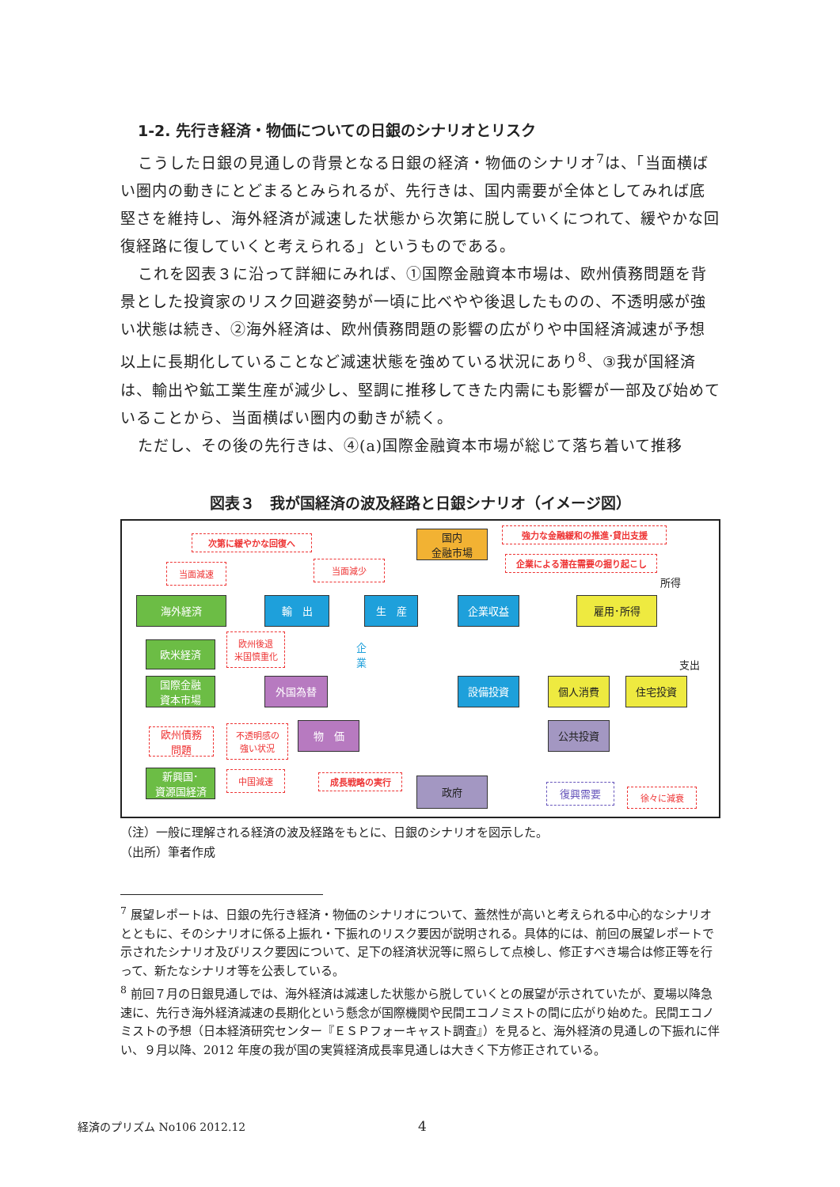1-2. 先行き経済・物価についての日銀のシナリオとリスク
こうした日銀の見通しの背景となる日銀の経済・物価のシナリオ<sup>7</sup>は、「当面横ばい圏内の動きにとどまるとみられるが、先行きは、国内需要が全体としてみれば底堅さを維持し、海外経済が減速した状態から次第に脱していくにつれて、緩やかな回復経路に復していくと考えられる」というものである。
これを図表３に沿って詳細にみれば、①国際金融資本市場は、欧州債務問題を背景とした投資家のリスク回避姿勢が一頃に比べやや後退したものの、不透明感が強い状態は続き、②海外経済は、欧州債務問題の影響の広がりや中国経済減速が予想以上に長期化していることなど減速状態を強めている状況にあり<sup>8</sup>、③我が国経済は、輸出や鉱工業生産が減少し、堅調に推移してきた内需にも影響が一部及び始めていることから、当面横ばい圏内の動きが続く。
ただし、その後の先行きは、④(a)国際金融資本市場が総じて落ち着いて推移
図表３　我が国経済の波及経路と日銀シナリオ（イメージ図）
次第に緩やかな回復へ
国内
金融市場
強力な金融緩和の推進･貸出支援
企業による潜在需要の掘り起こし
当面減速 当面減少
所得
海外経済 輸　出 生　産 企業収益 雇用･所得
欧米経済
欧州後退
米国慎重化
企業
支出
国際金融
資本市場
外国為替 設備投資 個人消費 住宅投資
欧州債務
問題
不透明感の
強い状況
物　価 公共投資
新興国･
資源国経済
中国減速 成長戦略の実行 政府
復興需要 徐々に減衰
（注）一般に理解される経済の波及経路をもとに、日銀のシナリオを図示した。
（出所）筆者作成
<sup>7</sup> 展望レポートは、日銀の先行き経済・物価のシナリオについて、蓋然性が高いと考えられる中心的なシナリオとともに、そのシナリオに係る上振れ・下振れのリスク要因が説明される。具体的には、前回の展望レポートで示されたシナリオ及びリスク要因について、足下の経済状況等に照らして点検し、修正すべき場合は修正等を行って、新たなシナリオ等を公表している。
<sup>8</sup> 前回７月の日銀見通しでは、海外経済は減速した状態から脱していくとの展望が示されていたが、夏場以降急速に、先行き海外経済減速の長期化という懸念が国際機関や民間エコノミストの間に広がり始めた。民間エコノミストの予想（日本経済研究センター『ＥＳＰフォーキャスト調査』）を見ると、海外経済の見通しの下振れに伴い、９月以降、2012 年度の我が国の実質経済成長率見通しは大きく下方修正されている。
経済のプリズム No106 2012.12 4